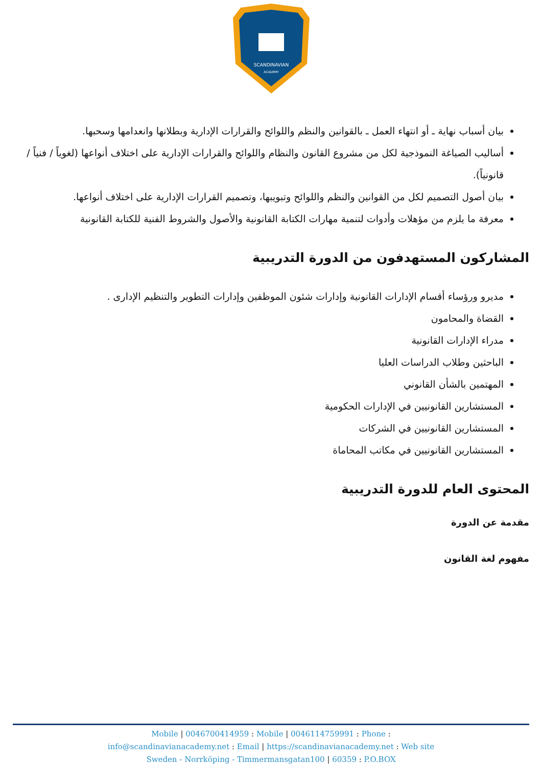SCANDINAVIAN
ACADEMY
بيان أسباب نهاية ـ أو انتهاء العمل ـ بالقوانين والنظم واللوائح والقرارات الإدارية وبطلانها وانعدامها وسحبها.
أساليب الصياغة النموذجية لكل من مشروع القانون والنظام واللوائح والقرارات الإدارية على اختلاف أنواعها (لغوياً / فنياً / قانونياً).
بيان أصول التصميم لكل من القوانين والنظم واللوائح وتبويبها، وتصميم القرارات الإدارية على اختلاف أنواعها.
معرفة ما يلزم من مؤهلات وأدوات لتنمية مهارات الكتابة القانونية والأصول والشروط الفنية للكتابة القانونية
المشاركون المستهدفون من الدورة التدريبية
مديرو ورؤساء أقسام الإدارات القانونية وإدارات شئون الموظفين وإدارات التطوير والتنظيم الإدارى .
القضاة والمحامون
مدراء الإدارات القانونية
الباحثين وطلاب الدراسات العليا
المهتمين بالشأن القانوني
المستشارين القانونيين في الإدارات الحكومية
المستشارين القانونيين في الشركات
المستشارين القانونيين في مكاتب المحاماة
المحتوى العام للدورة التدريبية
مقدمة عن الدورة
مفهوم لغة القانون
Mobile | 0046700414959 : Mobile | 0046114759991 : Phone :
info@scandinavianacademy.net : Email | https://scandinavianacademy.net : Web site
Sweden - Norrköping - Timmermansgatan100 | 60359 : P.O.BOX